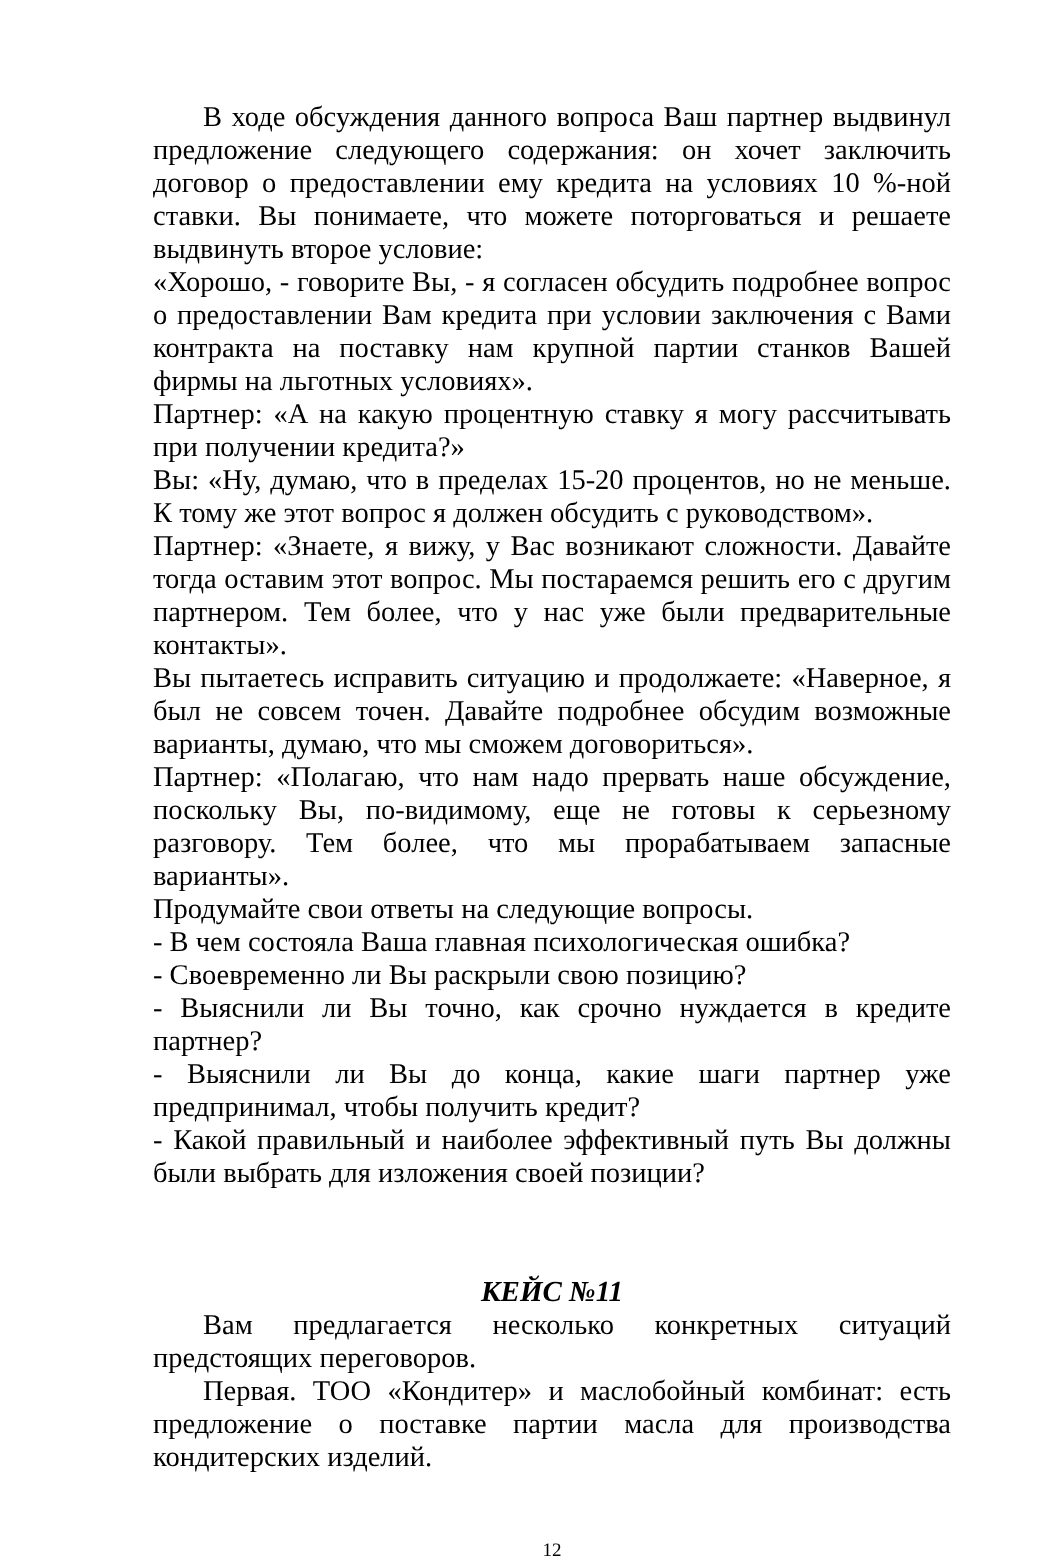В ходе обсуждения данного вопроса Ваш партнер выдвинул предложение следующего содержания: он хочет заключить договор о предоставлении ему кредита на условиях 10 %-ной ставки. Вы понимаете, что можете поторговаться и решаете выдвинуть второе условие:
«Хорошо, - говорите Вы, - я согласен обсудить подробнее вопрос о предоставлении Вам кредита при условии заключения с Вами контракта на поставку нам крупной партии станков Вашей фирмы на льготных условиях».
Партнер: «А на какую процентную ставку я могу рассчитывать при получении кредита?»
Вы: «Ну, думаю, что в пределах 15-20 процентов, но не меньше. К тому же этот вопрос я должен обсудить с руководством».
Партнер: «Знаете, я вижу, у Вас возникают сложности. Давайте тогда оставим этот вопрос. Мы постараемся решить его с другим партнером. Тем более, что у нас уже были предварительные контакты».
Вы пытаетесь исправить ситуацию и продолжаете: «Наверное, я был не совсем точен. Давайте подробнее обсудим возможные варианты, думаю, что мы сможем договориться».
Партнер: «Полагаю, что нам надо прервать наше обсуждение, поскольку Вы, по-видимому, еще не готовы к серьезному разговору. Тем более, что мы прорабатываем запасные варианты».
Продумайте свои ответы на следующие вопросы.
- В чем состояла Ваша главная психологическая ошибка?
- Своевременно ли Вы раскрыли свою позицию?
- Выяснили ли Вы точно, как срочно нуждается в кредите партнер?
- Выяснили ли Вы до конца, какие шаги партнер уже предпринимал, чтобы получить кредит?
- Какой правильный и наиболее эффективный путь Вы должны были выбрать для изложения своей позиции?
КЕЙС №11
Вам предлагается несколько конкретных ситуаций предстоящих переговоров.
Первая. ТОО «Кондитер» и маслобойный комбинат: есть предложение о поставке партии масла для производства кондитерских изделий.
12